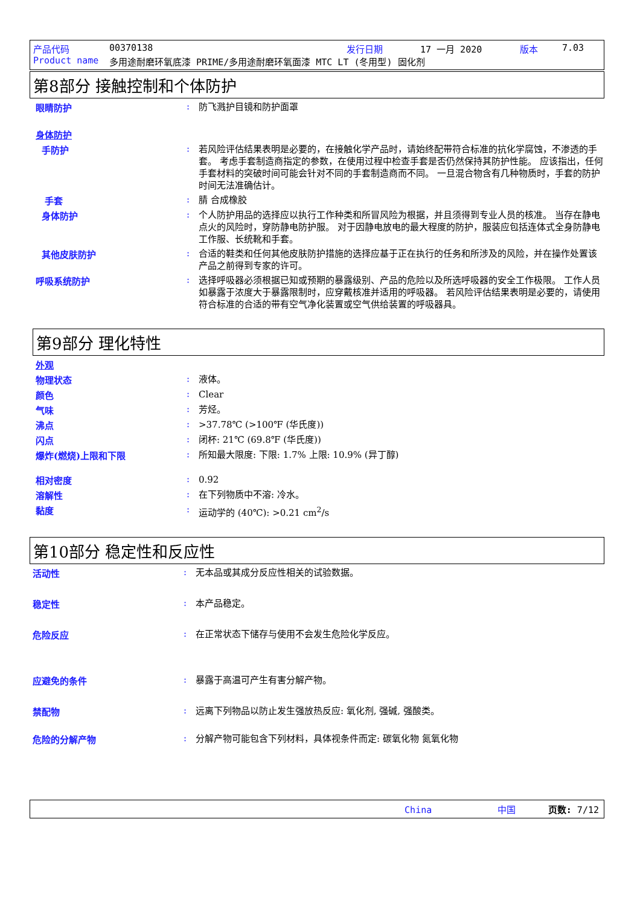产品代码 00370138 发行日期 17 一月 2020 版本 7.03
Product name 多用途耐磨环氧底漆 PRIME/多用途耐磨环氧面漆 MTC LT (冬用型) 固化剂
第8部分 接触控制和个体防护
眼睛防护 :
防飞溅护目镜和防护面罩
身体防护
手防护 :
若风险评估结果表明是必要的，在接触化学产品时，请始终配带符合标准的抗化学腐蚀，不渗透的手套。 考虑手套制造商指定的参数，在使用过程中检查手套是否仍然保持其防护性能。 应该指出，任何手套材料的突破时间可能会针对不同的手套制造商而不同。 一旦混合物含有几种物质时，手套的防护时间无法准确估计。
手套 :
腈 合成橡胶
身体防护 :
个人防护用品的选择应以执行工作种类和所冒风险为根据，并且须得到专业人员的核准。 当存在静电点火的风险时，穿防静电防护服。 对于因静电放电的最大程度的防护，服装应包括连体式全身防静电工作服、长统靴和手套。
其他皮肤防护 :
合适的鞋类和任何其他皮肤防护措施的选择应基于正在执行的任务和所涉及的风险，并在操作处置该产品之前得到专家的许可。
呼吸系统防护 :
选择呼吸器必须根据已知或预期的暴露级别、产品的危险以及所选呼吸器的安全工作极限。 工作人员如暴露于浓度大于暴露限制时，应穿戴核准并适用的呼吸器。 若风险评估结果表明是必要的，请使用符合标准的合适的带有空气净化装置或空气供给装置的呼吸器具。
第9部分 理化特性
外观
物理状态 :
液体。
颜色 :
Clear
气味 :
芳烃。
沸点 :
>37.78℃ (>100℉ (华氏度))
闪点 :
闭杯: 21℃ (69.8℉ (华氏度))
爆炸(燃烧)上限和下限 :
所知最大限度: 下限: 1.7% 上限: 10.9% (异丁醇)
相对密度 :
0.92
溶解性 :
在下列物质中不溶: 冷水。
黏度 :
运动学的 (40℃): >0.21 cm<sup>2</sup>/s
第10部分 稳定性和反应性
活动性 :
无本品或其成分反应性相关的试验数据。
稳定性 :
本产品稳定。
危险反应 :
在正常状态下储存与使用不会发生危险化学反应。
应避免的条件 :
暴露于高温可产生有害分解产物。
禁配物 :
远离下列物品以防止发生强放热反应: 氧化剂, 强碱, 强酸类。
危险的分解产物 :
分解产物可能包含下列材料，具体视条件而定: 碳氧化物 氮氧化物
China 中国 页数: 7/12